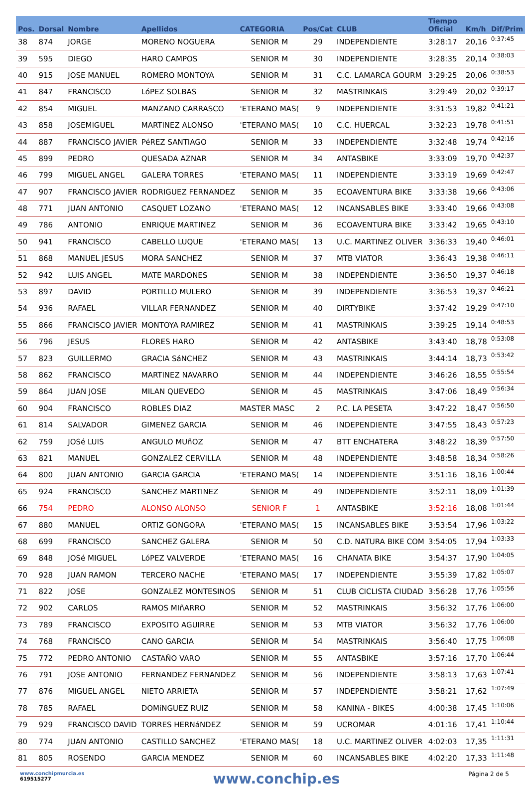| Pos. | Dorsal | Nombre | Apellidos | CATEGORIA | Pos/Cat | CLUB | Tiempo Oficial | Km/h | Dif/Prim |
| --- | --- | --- | --- | --- | --- | --- | --- | --- | --- |
| 38 | 874 | JORGE | MORENO NOGUERA | SENIOR M | 29 | INDEPENDIENTE | 3:28:17 | 20,16 | 0:37:45 |
| 39 | 595 | DIEGO | HARO CAMPOS | SENIOR M | 30 | INDEPENDIENTE | 3:28:35 | 20,14 | 0:38:03 |
| 40 | 915 | JOSE MANUEL | ROMERO MONTOYA | SENIOR M | 31 | C.C. LAMARCA GOURM | 3:29:25 | 20,06 | 0:38:53 |
| 41 | 847 | FRANCISCO | LóPEZ SOLBAS | SENIOR M | 32 | MASTRINKAIS | 3:29:49 | 20,02 | 0:39:17 |
| 42 | 854 | MIGUEL | MANZANO CARRASCO | 'ETERANO MAS( | 9 | INDEPENDIENTE | 3:31:53 | 19,82 | 0:41:21 |
| 43 | 858 | JOSEMIGUEL | MARTINEZ ALONSO | 'ETERANO MAS( | 10 | C.C. HUERCAL | 3:32:23 | 19,78 | 0:41:51 |
| 44 | 887 | FRANCISCO JAVIER | PéREZ SANTIAGO | SENIOR M | 33 | INDEPENDIENTE | 3:32:48 | 19,74 | 0:42:16 |
| 45 | 899 | PEDRO | QUESADA AZNAR | SENIOR M | 34 | ANTASBIKE | 3:33:09 | 19,70 | 0:42:37 |
| 46 | 799 | MIGUEL ANGEL | GALERA TORRES | 'ETERANO MAS( | 11 | INDEPENDIENTE | 3:33:19 | 19,69 | 0:42:47 |
| 47 | 907 | FRANCISCO JAVIER | RODRIGUEZ FERNANDEZ | SENIOR M | 35 | ECOAVENTURA BIKE | 3:33:38 | 19,66 | 0:43:06 |
| 48 | 771 | JUAN ANTONIO | CASQUET LOZANO | 'ETERANO MAS( | 12 | INCANSABLES BIKE | 3:33:40 | 19,66 | 0:43:08 |
| 49 | 786 | ANTONIO | ENRIQUE MARTINEZ | SENIOR M | 36 | ECOAVENTURA BIKE | 3:33:42 | 19,65 | 0:43:10 |
| 50 | 941 | FRANCISCO | CABELLO LUQUE | 'ETERANO MAS( | 13 | U.C. MARTINEZ OLIVER | 3:36:33 | 19,40 | 0:46:01 |
| 51 | 868 | MANUEL JESUS | MORA SANCHEZ | SENIOR M | 37 | MTB VIATOR | 3:36:43 | 19,38 | 0:46:11 |
| 52 | 942 | LUIS ANGEL | MATE MARDONES | SENIOR M | 38 | INDEPENDIENTE | 3:36:50 | 19,37 | 0:46:18 |
| 53 | 897 | DAVID | PORTILLO MULERO | SENIOR M | 39 | INDEPENDIENTE | 3:36:53 | 19,37 | 0:46:21 |
| 54 | 936 | RAFAEL | VILLAR FERNANDEZ | SENIOR M | 40 | DIRTYBIKE | 3:37:42 | 19,29 | 0:47:10 |
| 55 | 866 | FRANCISCO JAVIER | MONTOYA RAMIREZ | SENIOR M | 41 | MASTRINKAIS | 3:39:25 | 19,14 | 0:48:53 |
| 56 | 796 | JESUS | FLORES HARO | SENIOR M | 42 | ANTASBIKE | 3:43:40 | 18,78 | 0:53:08 |
| 57 | 823 | GUILLERMO | GRACIA SáNCHEZ | SENIOR M | 43 | MASTRINKAIS | 3:44:14 | 18,73 | 0:53:42 |
| 58 | 862 | FRANCISCO | MARTINEZ NAVARRO | SENIOR M | 44 | INDEPENDIENTE | 3:46:26 | 18,55 | 0:55:54 |
| 59 | 864 | JUAN JOSE | MILAN QUEVEDO | SENIOR M | 45 | MASTRINKAIS | 3:47:06 | 18,49 | 0:56:34 |
| 60 | 904 | FRANCISCO | ROBLES DIAZ | MASTER MASC | 2 | P.C. LA PESETA | 3:47:22 | 18,47 | 0:56:50 |
| 61 | 814 | SALVADOR | GIMENEZ GARCIA | SENIOR M | 46 | INDEPENDIENTE | 3:47:55 | 18,43 | 0:57:23 |
| 62 | 759 | JOSé LUIS | ANGULO MUñOZ | SENIOR M | 47 | BTT ENCHATERA | 3:48:22 | 18,39 | 0:57:50 |
| 63 | 821 | MANUEL | GONZALEZ CERVILLA | SENIOR M | 48 | INDEPENDIENTE | 3:48:58 | 18,34 | 0:58:26 |
| 64 | 800 | JUAN ANTONIO | GARCIA GARCIA | 'ETERANO MAS( | 14 | INDEPENDIENTE | 3:51:16 | 18,16 | 1:00:44 |
| 65 | 924 | FRANCISCO | SANCHEZ MARTINEZ | SENIOR M | 49 | INDEPENDIENTE | 3:52:11 | 18,09 | 1:01:39 |
| 66 | 754 | PEDRO | ALONSO ALONSO | SENIOR F | 1 | ANTASBIKE | 3:52:16 | 18,08 | 1:01:44 |
| 67 | 880 | MANUEL | ORTIZ GONGORA | 'ETERANO MAS( | 15 | INCANSABLES BIKE | 3:53:54 | 17,96 | 1:03:22 |
| 68 | 699 | FRANCISCO | SANCHEZ GALERA | SENIOR M | 50 | C.D. NATURA BIKE COM | 3:54:05 | 17,94 | 1:03:33 |
| 69 | 848 | JOSé MIGUEL | LóPEZ VALVERDE | 'ETERANO MAS( | 16 | CHANATA BIKE | 3:54:37 | 17,90 | 1:04:05 |
| 70 | 928 | JUAN RAMON | TERCERO NACHE | 'ETERANO MAS( | 17 | INDEPENDIENTE | 3:55:39 | 17,82 | 1:05:07 |
| 71 | 822 | JOSE | GONZALEZ MONTESINOS | SENIOR M | 51 | CLUB CICLISTA CIUDAD | 3:56:28 | 17,76 | 1:05:56 |
| 72 | 902 | CARLOS | RAMOS MIñARRO | SENIOR M | 52 | MASTRINKAIS | 3:56:32 | 17,76 | 1:06:00 |
| 73 | 789 | FRANCISCO | EXPOSITO AGUIRRE | SENIOR M | 53 | MTB VIATOR | 3:56:32 | 17,76 | 1:06:00 |
| 74 | 768 | FRANCISCO | CANO GARCIA | SENIOR M | 54 | MASTRINKAIS | 3:56:40 | 17,75 | 1:06:08 |
| 75 | 772 | PEDRO ANTONIO | CASTAÑO VARO | SENIOR M | 55 | ANTASBIKE | 3:57:16 | 17,70 | 1:06:44 |
| 76 | 791 | JOSE ANTONIO | FERNANDEZ FERNANDEZ | SENIOR M | 56 | INDEPENDIENTE | 3:58:13 | 17,63 | 1:07:41 |
| 77 | 876 | MIGUEL ANGEL | NIETO ARRIETA | SENIOR M | 57 | INDEPENDIENTE | 3:58:21 | 17,62 | 1:07:49 |
| 78 | 785 | RAFAEL | DOMíNGUEZ RUIZ | SENIOR M | 58 | KANINA - BIKES | 4:00:38 | 17,45 | 1:10:06 |
| 79 | 929 | FRANCISCO DAVID | TORRES HERNáNDEZ | SENIOR M | 59 | UCROMAR | 4:01:16 | 17,41 | 1:10:44 |
| 80 | 774 | JUAN ANTONIO | CASTILLO SANCHEZ | 'ETERANO MAS( | 18 | U.C. MARTINEZ OLIVER | 4:02:03 | 17,35 | 1:11:31 |
| 81 | 805 | ROSENDO | GARCIA MENDEZ | SENIOR M | 60 | INCANSABLES BIKE | 4:02:20 | 17,33 | 1:11:48 |
www.conchipmurcia.es
619515277
www.conchip.es
Página 2 de 5